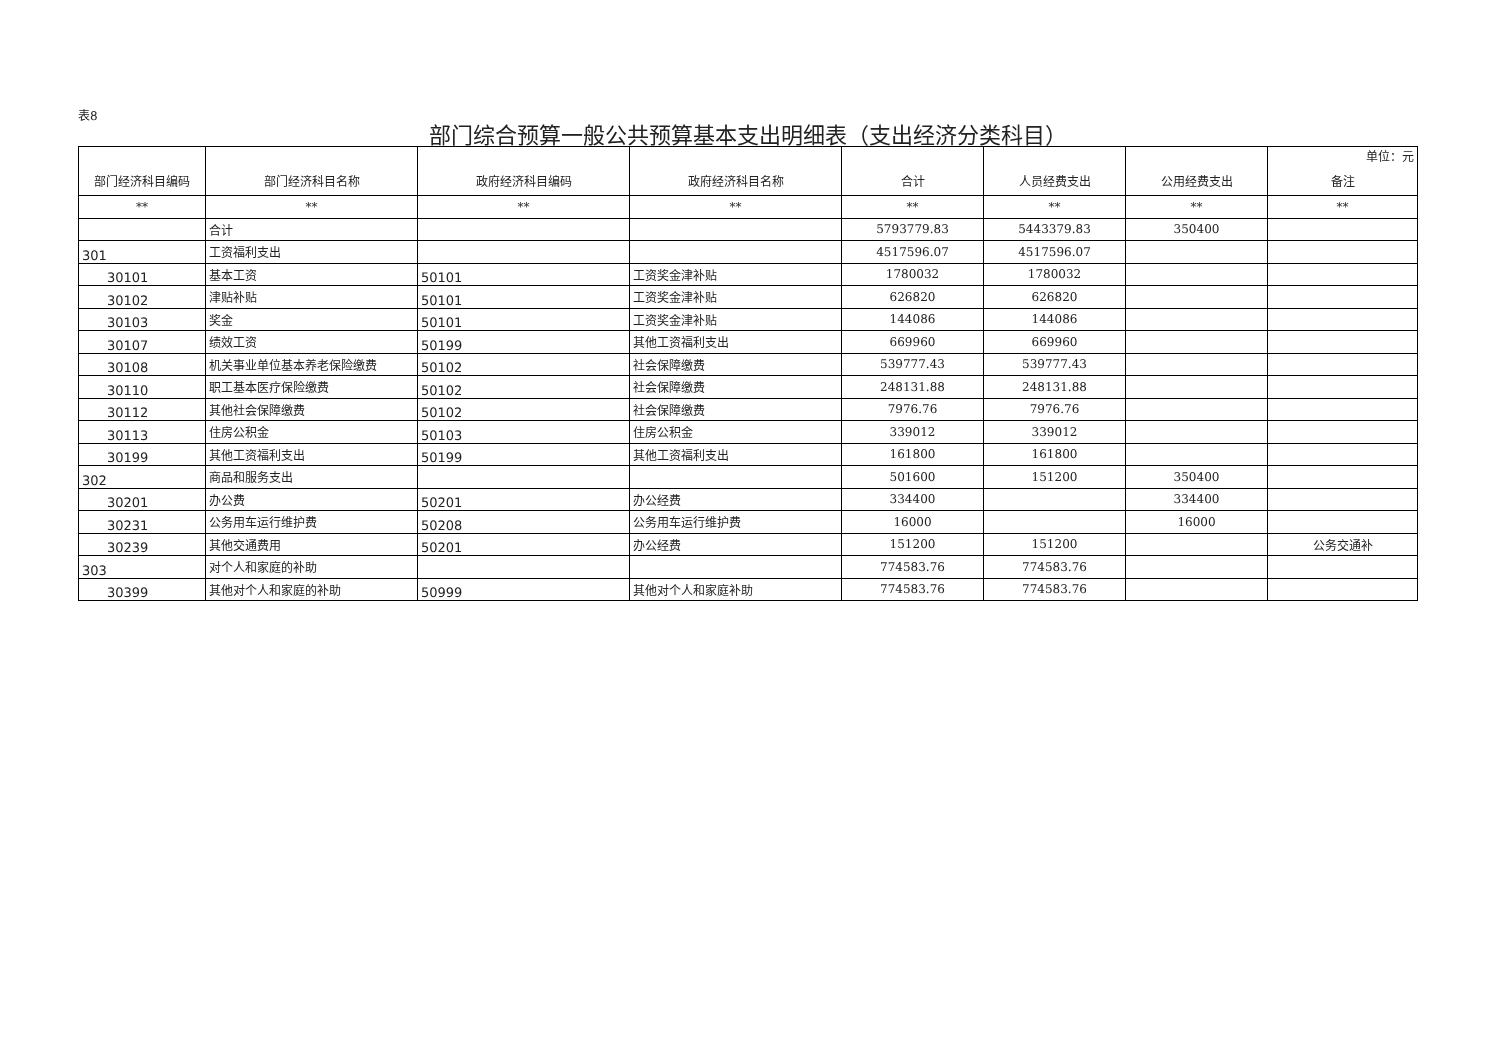表8
部门综合预算一般公共预算基本支出明细表（支出经济分类科目）
| 部门经济科目编码 | 部门经济科目名称 | 政府经济科目编码 | 政府经济科目名称 | 合计 | 人员经费支出 | 公用经费支出 | 单位：元 备注 |
| --- | --- | --- | --- | --- | --- | --- | --- |
| ** | ** | ** | ** | ** | ** | ** | ** |
| | 合计 | | | 5793779.83 | 5443379.83 | 350400 | |
| 301 | 工资福利支出 | | | 4517596.07 | 4517596.07 | | |
| 30101 | 基本工资 | 50101 | 工资奖金津补贴 | 1780032 | 1780032 | | |
| 30102 | 津贴补贴 | 50101 | 工资奖金津补贴 | 626820 | 626820 | | |
| 30103 | 奖金 | 50101 | 工资奖金津补贴 | 144086 | 144086 | | |
| 30107 | 绩效工资 | 50199 | 其他工资福利支出 | 669960 | 669960 | | |
| 30108 | 机关事业单位基本养老保险缴费 | 50102 | 社会保障缴费 | 539777.43 | 539777.43 | | |
| 30110 | 职工基本医疗保险缴费 | 50102 | 社会保障缴费 | 248131.88 | 248131.88 | | |
| 30112 | 其他社会保障缴费 | 50102 | 社会保障缴费 | 7976.76 | 7976.76 | | |
| 30113 | 住房公积金 | 50103 | 住房公积金 | 339012 | 339012 | | |
| 30199 | 其他工资福利支出 | 50199 | 其他工资福利支出 | 161800 | 161800 | | |
| 302 | 商品和服务支出 | | | 501600 | 151200 | 350400 | |
| 30201 | 办公费 | 50201 | 办公经费 | 334400 | | 334400 | |
| 30231 | 公务用车运行维护费 | 50208 | 公务用车运行维护费 | 16000 | | 16000 | |
| 30239 | 其他交通费用 | 50201 | 办公经费 | 151200 | 151200 | | 公务交通补 |
| 303 | 对个人和家庭的补助 | | | 774583.76 | 774583.76 | | |
| 30399 | 其他对个人和家庭的补助 | 50999 | 其他对个人和家庭补助 | 774583.76 | 774583.76 | | |